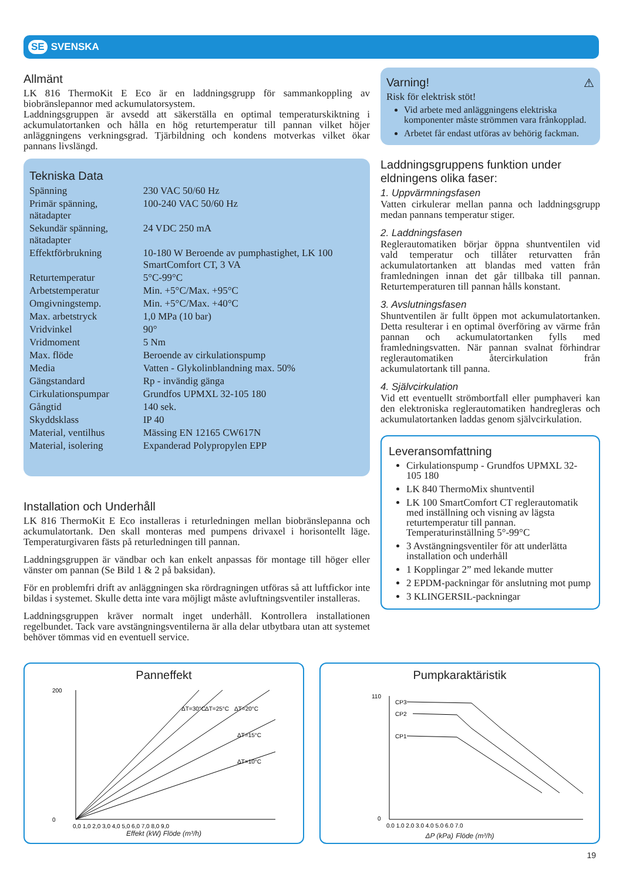SE SVENSKA
Allmänt
LK 816 ThermoKit E Eco är en laddningsgrupp för sammankoppling av biobränslepannor med ackumulatorsystem.
Laddningsgruppen är avsedd att säkerställa en optimal temperaturskiktning i ackumulatortanken och hålla en hög returtemperatur till pannan vilket höjer anläggningens verkningsgrad. Tjärbildning och kondens motverkas vilket ökar pannans livslängd.
Tekniska Data
| Spänning | 230 VAC 50/60 Hz |
| Primär spänning, nätadapter | 100-240 VAC 50/60 Hz |
| Sekundär spänning, nätadapter | 24 VDC 250 mA |
| Effektförbrukning | 10-180 W Beroende av pumphastighet, LK 100 SmartComfort CT, 3 VA |
| Returtemperatur | 5°C-99°C |
| Arbetstemperatur | Min. +5°C/Max. +95°C |
| Omgivningstemp. | Min. +5°C/Max. +40°C |
| Max. arbetstryck | 1,0 MPa (10 bar) |
| Vridvinkel | 90° |
| Vridmoment | 5 Nm |
| Max. flöde | Beroende av cirkulationspump |
| Media | Vatten - Glykolinblandning max. 50% |
| Gängstandard | Rp - invändig gänga |
| Cirkulationspumpar | Grundfos UPMXL 32-105 180 |
| Gångtid | 140 sek. |
| Skyddsklass | IP 40 |
| Material, ventilhus | Mässing EN 12165 CW617N |
| Material, isolering | Expanderad Polypropylen EPP |
Installation och Underhåll
LK 816 ThermoKit E Eco installeras i returledningen mellan biobränslepanna och ackumulatortank. Den skall monteras med pumpens drivaxel i horisontellt läge. Temperaturgivaren fästs på returledningen till pannan.
Laddningsgruppen är vändbar och kan enkelt anpassas för montage till höger eller vänster om pannan (Se Bild 1 & 2 på baksidan).
För en problemfri drift av anläggningen ska rördragningen utföras så att luftfickor inte bildas i systemet. Skulle detta inte vara möjligt måste avluftningsventiler installeras.
Laddningsgruppen kräver normalt inget underhåll. Kontrollera installationen regelbundet. Tack vare avstängningsventilerna är alla delar utbytbara utan att systemet behöver tömmas vid en eventuell service.
Varning! ⚠
Risk för elektrisk stöt!
Vid arbete med anläggningens elektriska komponenter måste strömmen vara frånkopplad.
Arbetet får endast utföras av behörig fackman.
Laddningsgruppens funktion under eldningens olika faser:
1. Uppvärmningsfasen
Vatten cirkulerar mellan panna och laddningsgrupp medan pannans temperatur stiger.
2. Laddningsfasen
Reglerautomatiken börjar öppna shuntventilen vid vald temperatur och tillåter returvatten från ackumulatortanken att blandas med vatten från framledningen innan det går tillbaka till pannan. Returtemperaturen till pannan hålls konstant.
3. Avslutningsfasen
Shuntventilen är fullt öppen mot ackumulatortanken. Detta resulterar i en optimal överföring av värme från pannan och ackumulatortanken fylls med framledningsvatten. När pannan svalnat förhindrar reglerautomatiken återcirkulation från ackumulatortank till panna.
4. Självcirkulation
Vid ett eventuellt strömbortfall eller pumphaveri kan den elektroniska reglerautomatiken handregleras och ackumulatortanken laddas genom självcirkulation.
Leveransomfattning
Cirkulationspump - Grundfos UPMXL 32-105 180
LK 840 ThermoMix shuntventil
LK 100 SmartComfort CT reglerautomatik med inställning och visning av lägsta returtemperatur till pannan. Temperaturinställning 5°-99°C
3 Avstängningsventiler för att underlätta installation och underhåll
1 Kopplingar 2” med lekande mutter
2 EPDM-packningar för anslutning mot pump
3 KLINGERSIL-packningar
Panneffekt
200
0
ΔT=30°C
ΔT=25°C
ΔT=20°C
ΔT=15°C
ΔT=10°C
0,0 1,0 2,0 3,0 4,0 5,0 6,0 7,0 8,0 9,0
Effekt (kW) Flöde (m³/h)
Pumpkaraktäristik
CP3
CP2
CP1
110
0
0.0 1.0 2.0 3.0 4.0 5.0 6.0 7.0
ΔP (kPa) Flöde (m³/h)
19